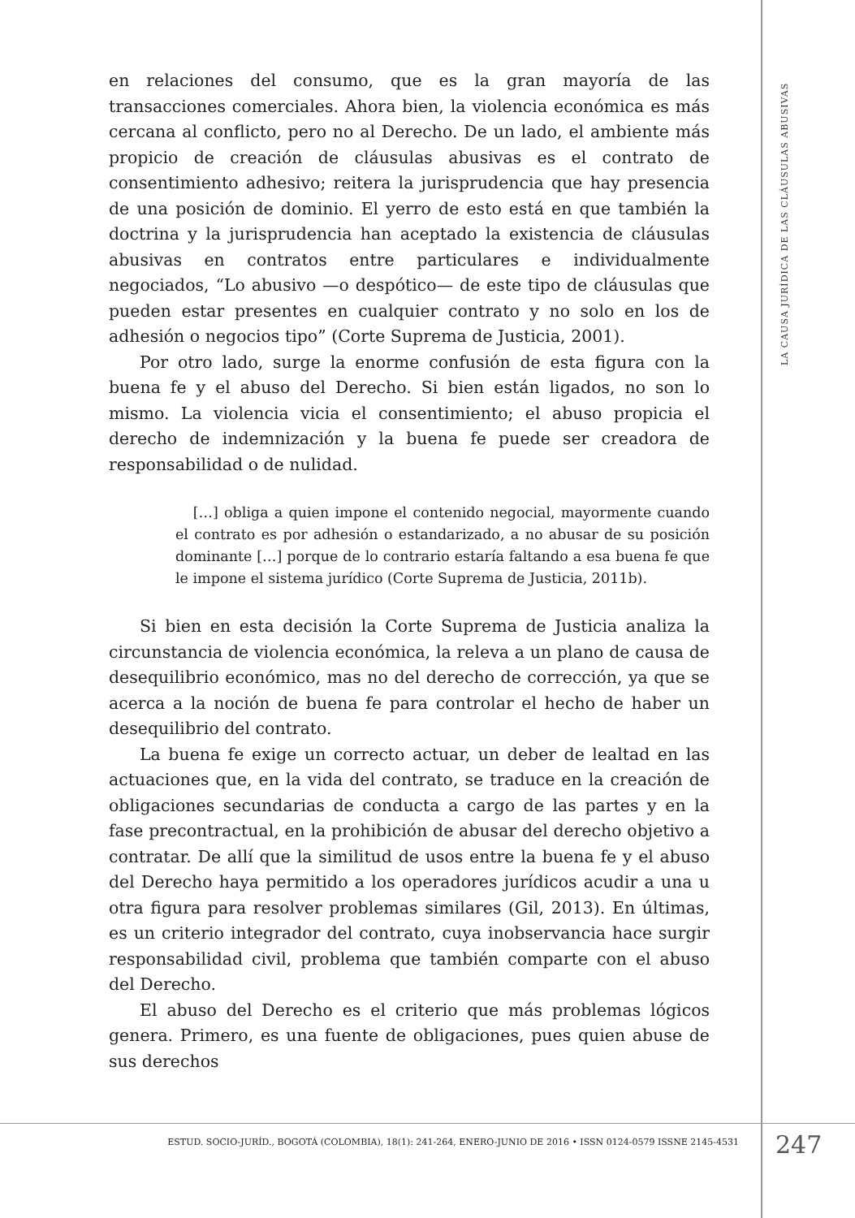en relaciones del consumo, que es la gran mayoría de las transacciones comerciales. Ahora bien, la violencia económica es más cercana al conflicto, pero no al Derecho. De un lado, el ambiente más propicio de creación de cláusulas abusivas es el contrato de consentimiento adhesivo; reitera la jurisprudencia que hay presencia de una posición de dominio. El yerro de esto está en que también la doctrina y la jurisprudencia han aceptado la existencia de cláusulas abusivas en contratos entre particulares e individualmente negociados, “Lo abusivo —o despótico— de este tipo de cláusulas que pueden estar presentes en cualquier contrato y no solo en los de adhesión o negocios tipo” (Corte Suprema de Justicia, 2001).
Por otro lado, surge la enorme confusión de esta figura con la buena fe y el abuso del Derecho. Si bien están ligados, no son lo mismo. La violencia vicia el consentimiento; el abuso propicia el derecho de indemnización y la buena fe puede ser creadora de responsabilidad o de nulidad.
[…] obliga a quien impone el contenido negocial, mayormente cuando el contrato es por adhesión o estandarizado, a no abusar de su posición dominante […] porque de lo contrario estaría faltando a esa buena fe que le impone el sistema jurídico (Corte Suprema de Justicia, 2011b).
Si bien en esta decisión la Corte Suprema de Justicia analiza la circunstancia de violencia económica, la releva a un plano de causa de desequilibrio económico, mas no del derecho de corrección, ya que se acerca a la noción de buena fe para controlar el hecho de haber un desequilibrio del contrato.
La buena fe exige un correcto actuar, un deber de lealtad en las actuaciones que, en la vida del contrato, se traduce en la creación de obligaciones secundarias de conducta a cargo de las partes y en la fase precontractual, en la prohibición de abusar del derecho objetivo a contratar. De allí que la similitud de usos entre la buena fe y el abuso del Derecho haya permitido a los operadores jurídicos acudir a una u otra figura para resolver problemas similares (Gil, 2013). En últimas, es un criterio integrador del contrato, cuya inobservancia hace surgir responsabilidad civil, problema que también comparte con el abuso del Derecho.
El abuso del Derecho es el criterio que más problemas lógicos genera. Primero, es una fuente de obligaciones, pues quien abuse de sus derechos
LA CAUSA JURÍDICA DE LAS CLÁUSULAS ABUSIVAS
ESTUD. SOCIO-JURÍD., BOGOTÁ (COLOMBIA), 18(1): 241-264, ENERO-JUNIO DE 2016 • ISSN 0124-0579 ISSNE 2145-4531 247